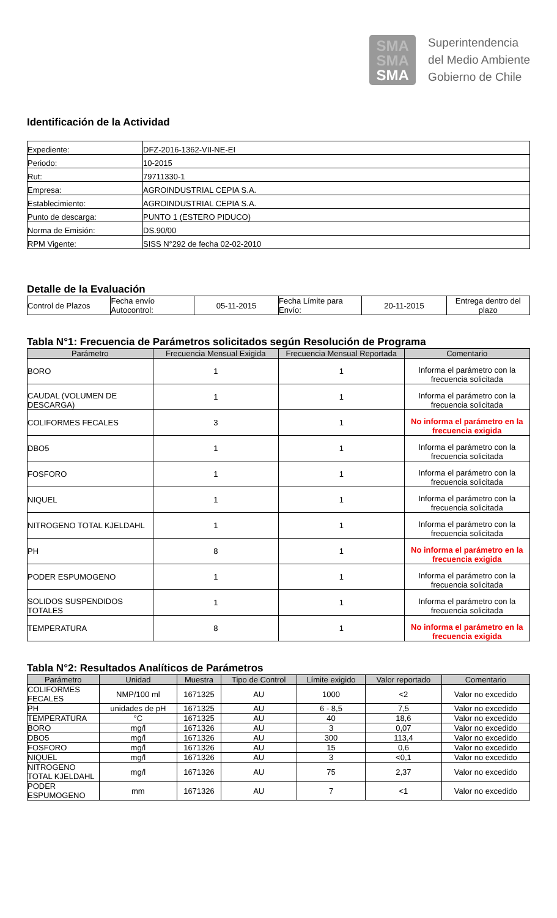SMA
SMA
SMA
Superintendencia
del Medio Ambiente
Gobierno de Chile
Identificación de la Actividad
| Expediente: | DFZ-2016-1362-VII-NE-EI |
| Periodo: | 10-2015 |
| Rut: | 79711330-1 |
| Empresa: | AGROINDUSTRIAL CEPIA S.A. |
| Establecimiento: | AGROINDUSTRIAL CEPIA S.A. |
| Punto de descarga: | PUNTO 1 (ESTERO PIDUCO) |
| Norma de Emisión: | DS.90/00 |
| RPM Vigente: | SISS N°292 de fecha 02-02-2010 |
Detalle de la Evaluación
| Control de Plazos | Fecha envío Autocontrol: | 05-11-2015 | Fecha Límite para Envío: | 20-11-2015 | Entrega dentro del plazo |
Tabla N°1: Frecuencia de Parámetros solicitados según Resolución de Programa
| Parámetro | Frecuencia Mensual Exigida | Frecuencia Mensual Reportada | Comentario |
| --- | --- | --- | --- |
| BORO | 1 | 1 | Informa el parámetro con la frecuencia solicitada |
| CAUDAL (VOLUMEN DE DESCARGA) | 1 | 1 | Informa el parámetro con la frecuencia solicitada |
| COLIFORMES FECALES | 3 | 1 | No informa el parámetro en la frecuencia exigida |
| DBO5 | 1 | 1 | Informa el parámetro con la frecuencia solicitada |
| FOSFORO | 1 | 1 | Informa el parámetro con la frecuencia solicitada |
| NIQUEL | 1 | 1 | Informa el parámetro con la frecuencia solicitada |
| NITROGENO TOTAL KJELDAHL | 1 | 1 | Informa el parámetro con la frecuencia solicitada |
| PH | 8 | 1 | No informa el parámetro en la frecuencia exigida |
| PODER ESPUMOGENO | 1 | 1 | Informa el parámetro con la frecuencia solicitada |
| SOLIDOS SUSPENDIDOS TOTALES | 1 | 1 | Informa el parámetro con la frecuencia solicitada |
| TEMPERATURA | 8 | 1 | No informa el parámetro en la frecuencia exigida |
Tabla N°2: Resultados Analíticos de Parámetros
| Parámetro | Unidad | Muestra | Tipo de Control | Límite exigido | Valor reportado | Comentario |
| --- | --- | --- | --- | --- | --- | --- |
| COLIFORMES FECALES | NMP/100 ml | 1671325 | AU | 1000 | <2 | Valor no excedido |
| PH | unidades de pH | 1671325 | AU | 6 - 8,5 | 7,5 | Valor no excedido |
| TEMPERATURA | °C | 1671325 | AU | 40 | 18,6 | Valor no excedido |
| BORO | mg/l | 1671326 | AU | 3 | 0,07 | Valor no excedido |
| DBO5 | mg/l | 1671326 | AU | 300 | 113,4 | Valor no excedido |
| FOSFORO | mg/l | 1671326 | AU | 15 | 0,6 | Valor no excedido |
| NIQUEL | mg/l | 1671326 | AU | 3 | <0,1 | Valor no excedido |
| NITROGENO TOTAL KJELDAHL | mg/l | 1671326 | AU | 75 | 2,37 | Valor no excedido |
| PODER ESPUMOGENO | mm | 1671326 | AU | 7 | <1 | Valor no excedido |